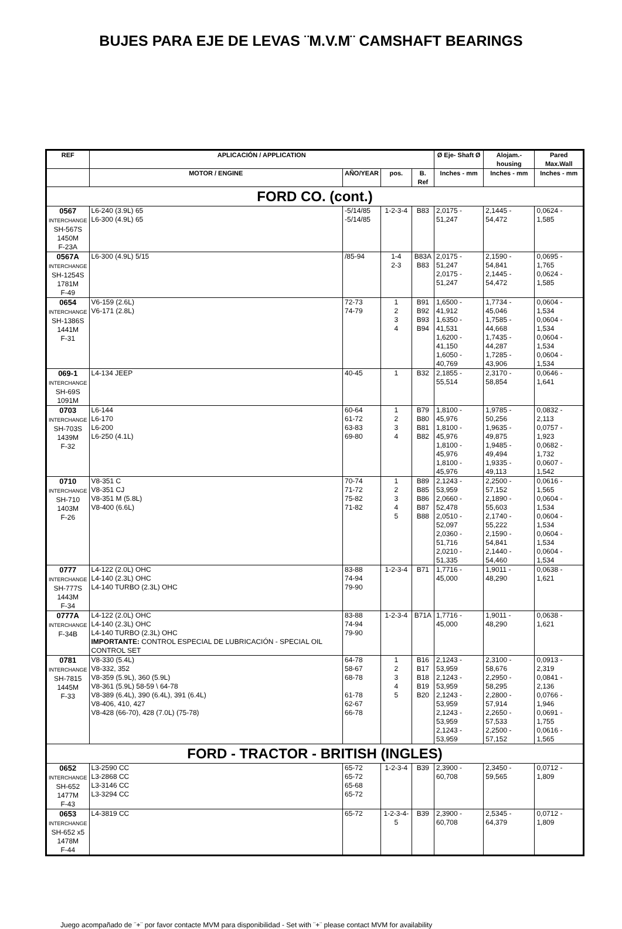BUJES PARA EJE DE LEVAS ¨M.V.M¨ CAMSHAFT BEARINGS
| REF | APLICACIÓN / APPLICATION | | | | Ø Eje- Shaft Ø | Alojam.-housing | Pared Max.Wall |
| --- | --- | --- | --- | --- | --- | --- | --- |
| | MOTOR / ENGINE | AÑO/YEAR | pos. | B. Ref | Inches - mm | Inches - mm | Inches - mm |
| FORD CO. (cont.) | | | | | | | |
| 0567 INTERCHANGE SH-567S 1450M F-23A | L6-240 (3.9L) 65 L6-300 (4.9L) 65 | -5/14/85 -5/14/85 | 1-2-3-4 | B83 | 2,0175 - 51,247 | 2,1445 - 54,472 | 0,0624 - 1,585 |
| 0567A INTERCHANGE SH-1254S 1781M F-49 | L6-300 (4.9L) 5/15 | /85-94 | 1-4 2-3 | B83A B83 | 2,0175 - 51,247 2,0175 - 51,247 | 2,1590 - 54,841 2,1445 - 54,472 | 0,0695 - 1,765 0,0624 - 1,585 |
| 0654 INTERCHANGE SH-1386S 1441M F-31 | V6-159 (2.6L) V6-171 (2.8L) | 72-73 74-79 | 1 2 3 4 | B91 B92 B93 B94 | 1,6500 - 41,912 1,6350 - 41,531 1,6200 - 41,150 1,6050 - 40,769 | 1,7734 - 45,046 1,7585 - 44,668 1,7435 - 44,287 1,7285 - 43,906 | 0,0604 - 1,534 0,0604 - 1,534 0,0604 - 1,534 0,0604 - 1,534 |
| 069-1 INTERCHANGE SH-69S 1091M | L4-134 JEEP | 40-45 | 1 | B32 | 2,1855 - 55,514 | 2,3170 - 58,854 | 0,0646 - 1,641 |
| 0703 INTERCHANGE SH-703S 1439M F-32 | L6-144 L6-170 L6-200 L6-250 (4.1L) | 60-64 61-72 63-83 69-80 | 1 2 3 4 | B79 B80 B81 B82 | 1,8100 - 45,976 1,8100 - 45,976 1,8100 - 45,976 1,8100 - 45,976 | 1,9785 - 50,256 1,9635 - 49,875 1,9485 - 49,494 1,9335 - 49,113 | 0,0832 - 2,113 0,0757 - 1,923 0,0682 - 1,732 0,0607 - 1,542 |
| 0710 INTERCHANGE SH-710 1403M F-26 | V8-351 C V8-351 CJ V8-351 M (5.8L) V8-400 (6.6L) | 70-74 71-72 75-82 71-82 | 1 2 3 4 5 | B89 B85 B86 B87 B88 | 2,1243 - 53,959 2,0660 - 52,478 2,0510 - 52,097 2,0360 - 51,716 2,0210 - 51,335 | 2,2500 - 57,152 2,1890 - 55,603 2,1740 - 55,222 2,1590 - 54,841 2,1440 - 54,460 | 0,0616 - 1,565 0,0604 - 1,534 0,0604 - 1,534 0,0604 - 1,534 0,0604 - 1,534 |
| 0777 INTERCHANGE SH-777S 1443M F-34 | L4-122 (2.0L) OHC L4-140 (2.3L) OHC L4-140 TURBO (2.3L) OHC | 83-88 74-94 79-90 | 1-2-3-4 | B71 | 1,7716 - 45,000 | 1,9011 - 48,290 | 0,0638 - 1,621 |
| 0777A INTERCHANGE F-34B | L4-122 (2.0L) OHC L4-140 (2.3L) OHC L4-140 TURBO (2.3L) OHC IMPORTANTE: CONTROL ESPECIAL DE LUBRICACIÓN - SPECIAL OIL CONTROL SET | 83-88 74-94 79-90 | 1-2-3-4 | B71A | 1,7716 - 45,000 | 1,9011 - 48,290 | 0,0638 - 1,621 |
| 0781 INTERCHANGE SH-7815 1445M F-33 | V8-330 (5.4L) V8-332, 352 V8-359 (5.9L), 360 (5.9L) V8-361 (5.9L) 58-59 \ 64-78 V8-389 (6.4L), 390 (6.4L), 391 (6.4L) V8-406, 410, 427 V8-428 (66-70), 428 (7.0L) (75-78) | 64-78 58-67 68-78 61-78 62-67 66-78 | 1 2 3 4 5 | B16 B17 B18 B19 B20 | 2,1243 - 53,959 2,1243 - 53,959 2,1243 - 53,959 2,1243 - 53,959 2,1243 - 53,959 | 2,3100 - 58,676 2,2950 - 58,295 2,2800 - 57,914 2,2650 - 57,533 2,2500 - 57,152 | 0,0913 - 2,319 0,0841 - 2,136 0,0766 - 1,946 0,0691 - 1,755 0,0616 - 1,565 |
| FORD - TRACTOR - BRITISH (INGLES) | | | | | | | |
| 0652 INTERCHANGE SH-652 1477M F-43 | L3-2590 CC L3-2868 CC L3-3146 CC L3-3294 CC | 65-72 65-72 65-68 65-72 | 1-2-3-4 | B39 | 2,3900 - 60,708 | 2,3450 - 59,565 | 0,0712 - 1,809 |
| 0653 INTERCHANGE SH-652 x5 1478M F-44 | L4-3819 CC | 65-72 | 1-2-3-4-5 | B39 | 2,3900 - 60,708 | 2,5345 - 64,379 | 0,0712 - 1,809 |
Juego acompañado de ¨+¨ por favor contacte MVM para disponibilidad - Set with ¨+¨ please contact MVM for availability